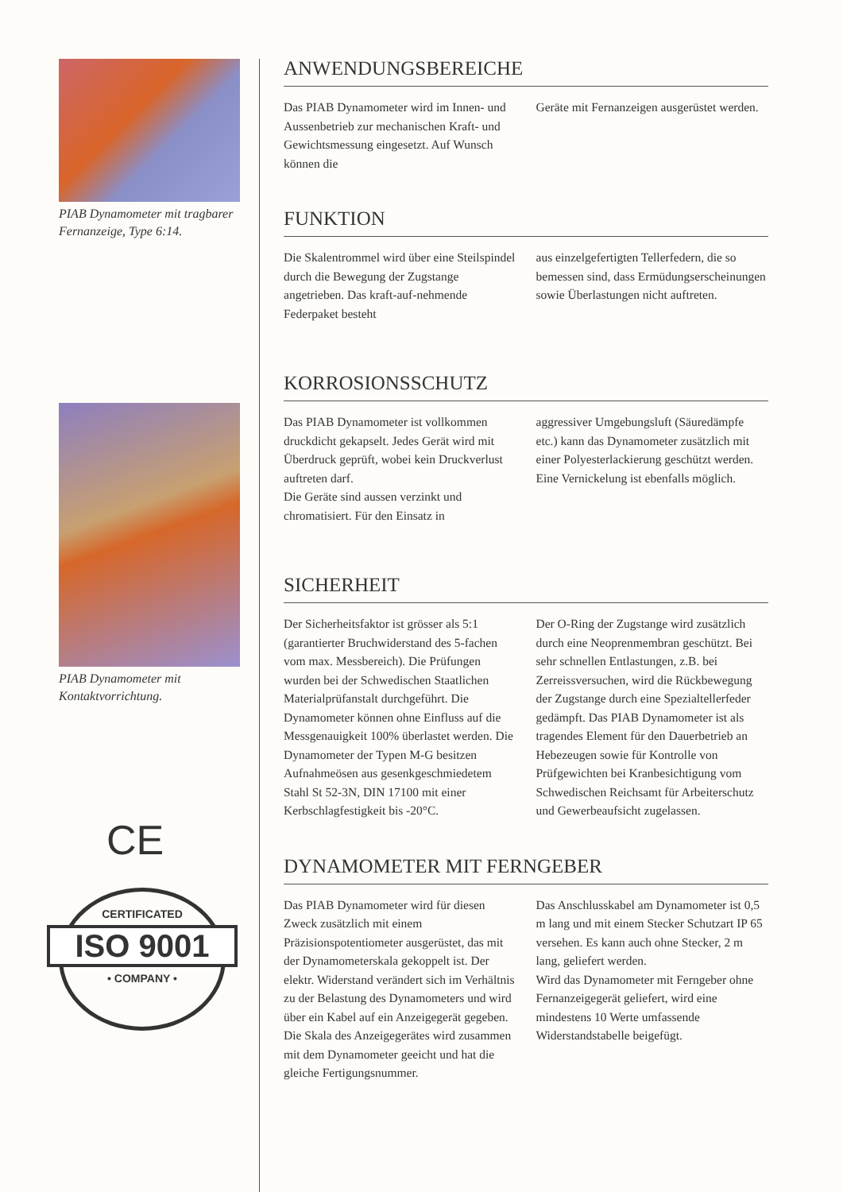PIAB Dynamometer mit tragbarer Fernanzeige, Type 6:14.
PIAB Dynamometer mit Kontaktvorrichtung.
CE
CERTIFICATED
ISO 9001
• COMPANY •
ANWENDUNGSBEREICHE
Das PIAB Dynamometer wird im Innen- und Aussenbetrieb zur mechanischen Kraft- und Gewichtsmessung eingesetzt. Auf Wunsch können die
Geräte mit Fernanzeigen ausgerüstet werden.
FUNKTION
Die Skalentrommel wird über eine Steilspindel durch die Bewegung der Zugstange angetrieben. Das kraft-auf-nehmende Federpaket besteht
aus einzelgefertigten Tellerfedern, die so bemessen sind, dass Ermüdungserscheinungen sowie Überlastungen nicht auftreten.
KORROSIONSSCHUTZ
Das PIAB Dynamometer ist vollkommen druckdicht gekapselt. Jedes Gerät wird mit Überdruck geprüft, wobei kein Druckverlust auftreten darf.
Die Geräte sind aussen verzinkt und chromatisiert. Für den Einsatz in
aggressiver Umgebungsluft (Säuredämpfe etc.) kann das Dynamometer zusätzlich mit einer Polyesterlackierung geschützt werden.
Eine Vernickelung ist ebenfalls möglich.
SICHERHEIT
Der Sicherheitsfaktor ist grösser als 5:1 (garantierter Bruchwiderstand des 5-fachen vom max. Messbereich). Die Prüfungen wurden bei der Schwedischen Staatlichen Materialprüfanstalt durchgeführt. Die Dynamometer können ohne Einfluss auf die Messgenauigkeit 100% überlastet werden. Die Dynamometer der Typen M-G besitzen Aufnahmeösen aus gesenkgeschmiedetem Stahl St 52-3N, DIN 17100 mit einer Kerbschlagfestigkeit bis -20°C.
Der O-Ring der Zugstange wird zusätzlich durch eine Neoprenmembran geschützt. Bei sehr schnellen Entlastungen, z.B. bei Zerreissversuchen, wird die Rückbewegung der Zugstange durch eine Spezialtellerfeder gedämpft. Das PIAB Dynamometer ist als tragendes Element für den Dauerbetrieb an Hebezeugen sowie für Kontrolle von Prüfgewichten bei Kranbesichtigung vom Schwedischen Reichsamt für Arbeiterschutz und Gewerbeaufsicht zugelassen.
DYNAMOMETER MIT FERNGEBER
Das PIAB Dynamometer wird für diesen Zweck zusätzlich mit einem Präzisionspotentiometer ausgerüstet, das mit der Dynamometerskala gekoppelt ist. Der elektr. Widerstand verändert sich im Verhältnis zu der Belastung des Dynamometers und wird über ein Kabel auf ein Anzeigegerät gegeben. Die Skala des Anzeigegerätes wird zusammen mit dem Dynamometer geeicht und hat die gleiche Fertigungsnummer.
Das Anschlusskabel am Dynamometer ist 0,5 m lang und mit einem Stecker Schutzart IP 65 versehen. Es kann auch ohne Stecker, 2 m lang, geliefert werden.
Wird das Dynamometer mit Ferngeber ohne Fernanzeigegerät geliefert, wird eine mindestens 10 Werte umfassende Widerstandstabelle beigefügt.